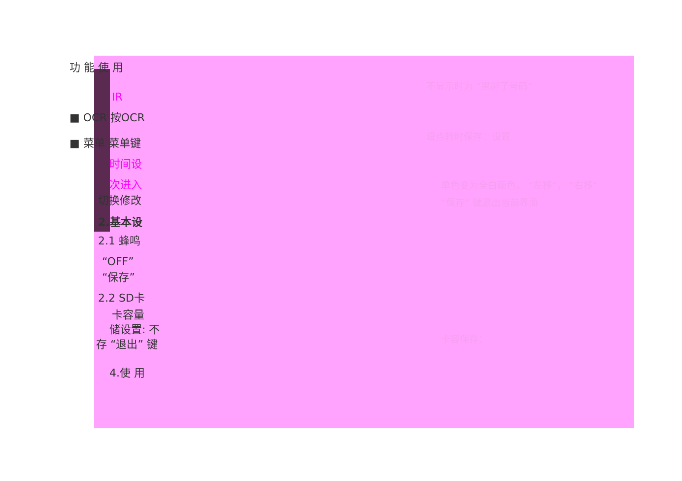功 能 使 用
IR
■ OCR 按OCR
■ 菜单 菜单键
时间设
次进入
切换修改
2.基本设
2.1 蜂鸣
“OFF”
“保存”
2.2 SD卡
卡容量
储设置: 不
存 “退出” 键
4.使 用
不显示时为 “黑屏了号码”
设点转时保存：设置
单色变为全白颜色， “左移”， “右移”
“保存” 键退出当前界面
卡容保存：